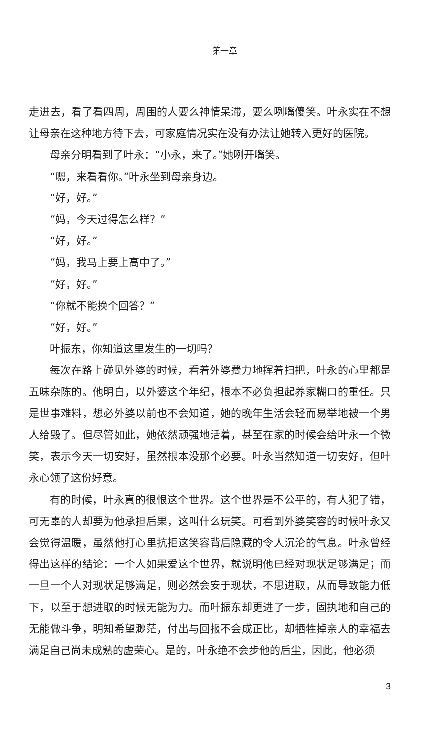第一章
走进去，看了看四周，周围的人要么神情呆滞，要么咧嘴傻笑。叶永实在不想让母亲在这种地方待下去，可家庭情况实在没有办法让她转入更好的医院。
母亲分明看到了叶永：“小永，来了。”她咧开嘴笑。
“嗯，来看看你。”叶永坐到母亲身边。
“好，好。”
“妈，今天过得怎么样？”
“好，好。”
“妈，我马上要上高中了。”
“好，好。”
“你就不能换个回答？”
“好，好。”
叶振东，你知道这里发生的一切吗？
每次在路上碰见外婆的时候，看着外婆费力地挥着扫把，叶永的心里都是五味杂陈的。他明白，以外婆这个年纪，根本不必负担起养家糊口的重任。只是世事难料，想必外婆以前也不会知道，她的晚年生活会轻而易举地被一个男人给毁了。但尽管如此，她依然顽强地活着，甚至在家的时候会给叶永一个微笑，表示今天一切安好，虽然根本没那个必要。叶永当然知道一切安好，但叶永心领了这份好意。
有的时候，叶永真的很恨这个世界。这个世界是不公平的，有人犯了错，可无辜的人却要为他承担后果，这叫什么玩笑。可看到外婆笑容的时候叶永又会觉得温暖，虽然他打心里抗拒这笑容背后隐藏的令人沉沦的气息。叶永曾经得出这样的结论：一个人如果爱这个世界，就说明他已经对现状足够满足；而一旦一个人对现状足够满足，则必然会安于现状，不思进取，从而导致能力低下，以至于想进取的时候无能为力。而叶振东却更进了一步，固执地和自己的无能做斗争，明知希望渺茫，付出与回报不会成正比，却牺牲掉亲人的幸福去满足自己尚未成熟的虚荣心。是的，叶永绝不会步他的后尘，因此，他必须
3